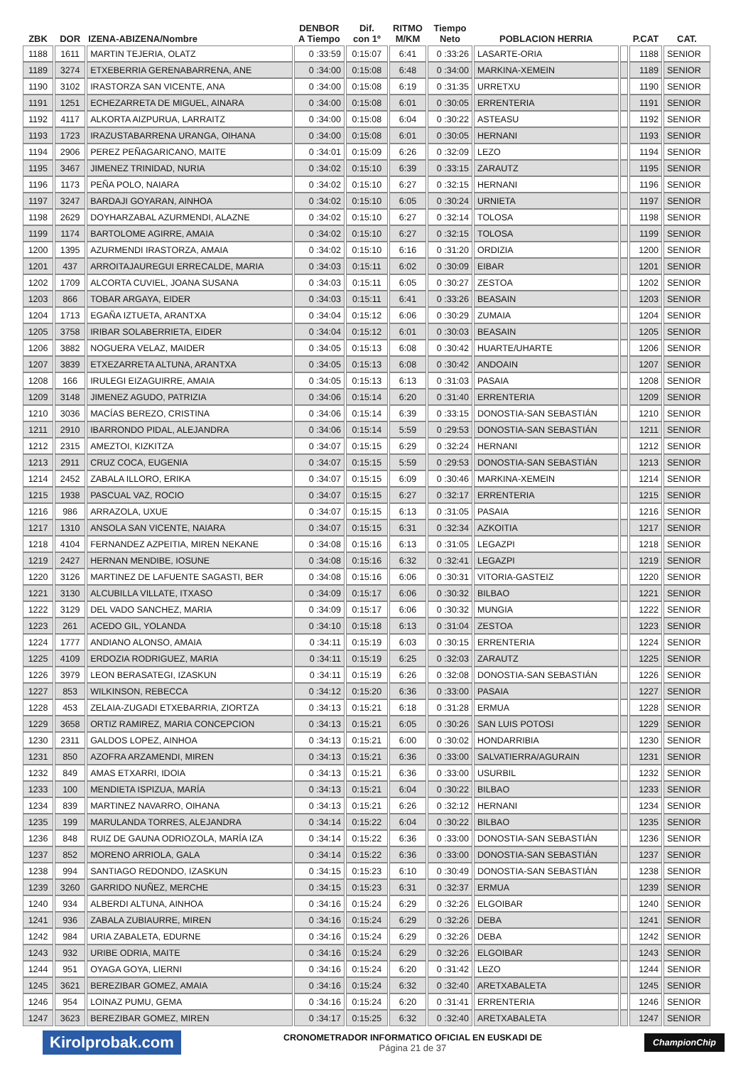| ZBK | DOR | IZENA-ABIZENA/Nombre | DENBOR A Tiempo | Dif. con 1º | RITMO M/KM | Tiempo Neto | POBLACION HERRIA | | P.CAT | CAT. |
| --- | --- | --- | --- | --- | --- | --- | --- | --- | --- | --- |
| 1188 | 1611 | MARTIN TEJERIA, OLATZ | 0 :33:59 | 0:15:07 | 6:41 | 0 :33:26 | LASARTE-ORIA | | 1188 | SENIOR |
| 1189 | 3274 | ETXEBERRIA GERENABARRENA, ANE | 0 :34:00 | 0:15:08 | 6:48 | 0 :34:00 | MARKINA-XEMEIN | | 1189 | SENIOR |
| 1190 | 3102 | IRASTORZA SAN VICENTE, ANA | 0 :34:00 | 0:15:08 | 6:19 | 0 :31:35 | URRETXU | | 1190 | SENIOR |
| 1191 | 1251 | ECHEZARRETA DE MIGUEL, AINARA | 0 :34:00 | 0:15:08 | 6:01 | 0 :30:05 | ERRENTERIA | | 1191 | SENIOR |
| 1192 | 4117 | ALKORTA AIZPURUA, LARRAITZ | 0 :34:00 | 0:15:08 | 6:04 | 0 :30:22 | ASTEASU | | 1192 | SENIOR |
| 1193 | 1723 | IRAZUSTABARRENA URANGA, OIHANA | 0 :34:00 | 0:15:08 | 6:01 | 0 :30:05 | HERNANI | | 1193 | SENIOR |
| 1194 | 2906 | PEREZ PEÑAGARICANO, MAITE | 0 :34:01 | 0:15:09 | 6:26 | 0 :32:09 | LEZO | | 1194 | SENIOR |
| 1195 | 3467 | JIMENEZ TRINIDAD, NURIA | 0 :34:02 | 0:15:10 | 6:39 | 0 :33:15 | ZARAUTZ | | 1195 | SENIOR |
| 1196 | 1173 | PEÑA POLO, NAIARA | 0 :34:02 | 0:15:10 | 6:27 | 0 :32:15 | HERNANI | | 1196 | SENIOR |
| 1197 | 3247 | BARDAJI GOYARAN, AINHOA | 0 :34:02 | 0:15:10 | 6:05 | 0 :30:24 | URNIETA | | 1197 | SENIOR |
| 1198 | 2629 | DOYHARZABAL AZURMENDI, ALAZNE | 0 :34:02 | 0:15:10 | 6:27 | 0 :32:14 | TOLOSA | | 1198 | SENIOR |
| 1199 | 1174 | BARTOLOME AGIRRE, AMAIA | 0 :34:02 | 0:15:10 | 6:27 | 0 :32:15 | TOLOSA | | 1199 | SENIOR |
| 1200 | 1395 | AZURMENDI IRASTORZA, AMAIA | 0 :34:02 | 0:15:10 | 6:16 | 0 :31:20 | ORDIZIA | | 1200 | SENIOR |
| 1201 | 437 | ARROITAJAUREGUI ERRECALDE, MARIA | 0 :34:03 | 0:15:11 | 6:02 | 0 :30:09 | EIBAR | | 1201 | SENIOR |
| 1202 | 1709 | ALCORTA CUVIEL, JOANA SUSANA | 0 :34:03 | 0:15:11 | 6:05 | 0 :30:27 | ZESTOA | | 1202 | SENIOR |
| 1203 | 866 | TOBAR ARGAYA, EIDER | 0 :34:03 | 0:15:11 | 6:41 | 0 :33:26 | BEASAIN | | 1203 | SENIOR |
| 1204 | 1713 | EGAÑA IZTUETA, ARANTXA | 0 :34:04 | 0:15:12 | 6:06 | 0 :30:29 | ZUMAIA | | 1204 | SENIOR |
| 1205 | 3758 | IRIBAR SOLABERRIETA, EIDER | 0 :34:04 | 0:15:12 | 6:01 | 0 :30:03 | BEASAIN | | 1205 | SENIOR |
| 1206 | 3882 | NOGUERA VELAZ, MAIDER | 0 :34:05 | 0:15:13 | 6:08 | 0 :30:42 | HUARTE/UHARTE | | 1206 | SENIOR |
| 1207 | 3839 | ETXEZARRETA ALTUNA, ARANTXA | 0 :34:05 | 0:15:13 | 6:08 | 0 :30:42 | ANDOAIN | | 1207 | SENIOR |
| 1208 | 166 | IRULEGI EIZAGUIRRE, AMAIA | 0 :34:05 | 0:15:13 | 6:13 | 0 :31:03 | PASAIA | | 1208 | SENIOR |
| 1209 | 3148 | JIMENEZ AGUDO, PATRIZIA | 0 :34:06 | 0:15:14 | 6:20 | 0 :31:40 | ERRENTERIA | | 1209 | SENIOR |
| 1210 | 3036 | MACÍAS BEREZO, CRISTINA | 0 :34:06 | 0:15:14 | 6:39 | 0 :33:15 | DONOSTIA-SAN SEBASTIÁN | | 1210 | SENIOR |
| 1211 | 2910 | IBARRONDO PIDAL, ALEJANDRA | 0 :34:06 | 0:15:14 | 5:59 | 0 :29:53 | DONOSTIA-SAN SEBASTIÁN | | 1211 | SENIOR |
| 1212 | 2315 | AMEZTOI, KIZKITZA | 0 :34:07 | 0:15:15 | 6:29 | 0 :32:24 | HERNANI | | 1212 | SENIOR |
| 1213 | 2911 | CRUZ COCA, EUGENIA | 0 :34:07 | 0:15:15 | 5:59 | 0 :29:53 | DONOSTIA-SAN SEBASTIÁN | | 1213 | SENIOR |
| 1214 | 2452 | ZABALA ILLORO, ERIKA | 0 :34:07 | 0:15:15 | 6:09 | 0 :30:46 | MARKINA-XEMEIN | | 1214 | SENIOR |
| 1215 | 1938 | PASCUAL VAZ, ROCIO | 0 :34:07 | 0:15:15 | 6:27 | 0 :32:17 | ERRENTERIA | | 1215 | SENIOR |
| 1216 | 986 | ARRAZOLA, UXUE | 0 :34:07 | 0:15:15 | 6:13 | 0 :31:05 | PASAIA | | 1216 | SENIOR |
| 1217 | 1310 | ANSOLA SAN VICENTE, NAIARA | 0 :34:07 | 0:15:15 | 6:31 | 0 :32:34 | AZKOITIA | | 1217 | SENIOR |
| 1218 | 4104 | FERNANDEZ AZPEITIA, MIREN NEKANE | 0 :34:08 | 0:15:16 | 6:13 | 0 :31:05 | LEGAZPI | | 1218 | SENIOR |
| 1219 | 2427 | HERNAN MENDIBE, IOSUNE | 0 :34:08 | 0:15:16 | 6:32 | 0 :32:41 | LEGAZPI | | 1219 | SENIOR |
| 1220 | 3126 | MARTINEZ DE LAFUENTE SAGASTI, BER | 0 :34:08 | 0:15:16 | 6:06 | 0 :30:31 | VITORIA-GASTEIZ | | 1220 | SENIOR |
| 1221 | 3130 | ALCUBILLA VILLATE, ITXASO | 0 :34:09 | 0:15:17 | 6:06 | 0 :30:32 | BILBAO | | 1221 | SENIOR |
| 1222 | 3129 | DEL VADO SANCHEZ, MARIA | 0 :34:09 | 0:15:17 | 6:06 | 0 :30:32 | MUNGIA | | 1222 | SENIOR |
| 1223 | 261 | ACEDO GIL, YOLANDA | 0 :34:10 | 0:15:18 | 6:13 | 0 :31:04 | ZESTOA | | 1223 | SENIOR |
| 1224 | 1777 | ANDIANO ALONSO, AMAIA | 0 :34:11 | 0:15:19 | 6:03 | 0 :30:15 | ERRENTERIA | | 1224 | SENIOR |
| 1225 | 4109 | ERDOZIA RODRIGUEZ, MARIA | 0 :34:11 | 0:15:19 | 6:25 | 0 :32:03 | ZARAUTZ | | 1225 | SENIOR |
| 1226 | 3979 | LEON BERASATEGI, IZASKUN | 0 :34:11 | 0:15:19 | 6:26 | 0 :32:08 | DONOSTIA-SAN SEBASTIÁN | | 1226 | SENIOR |
| 1227 | 853 | WILKINSON, REBECCA | 0 :34:12 | 0:15:20 | 6:36 | 0 :33:00 | PASAIA | | 1227 | SENIOR |
| 1228 | 453 | ZELAIA-ZUGADI ETXEBARRIA, ZIORTZA | 0 :34:13 | 0:15:21 | 6:18 | 0 :31:28 | ERMUA | | 1228 | SENIOR |
| 1229 | 3658 | ORTIZ RAMIREZ, MARIA CONCEPCION | 0 :34:13 | 0:15:21 | 6:05 | 0 :30:26 | SAN LUIS POTOSI | | 1229 | SENIOR |
| 1230 | 2311 | GALDOS LOPEZ, AINHOA | 0 :34:13 | 0:15:21 | 6:00 | 0 :30:02 | HONDARRIBIA | | 1230 | SENIOR |
| 1231 | 850 | AZOFRA ARZAMENDI, MIREN | 0 :34:13 | 0:15:21 | 6:36 | 0 :33:00 | SALVATIERRA/AGURAIN | | 1231 | SENIOR |
| 1232 | 849 | AMAS ETXARRI, IDOIA | 0 :34:13 | 0:15:21 | 6:36 | 0 :33:00 | USURBIL | | 1232 | SENIOR |
| 1233 | 100 | MENDIETA ISPIZUA, MARÍA | 0 :34:13 | 0:15:21 | 6:04 | 0 :30:22 | BILBAO | | 1233 | SENIOR |
| 1234 | 839 | MARTINEZ NAVARRO, OIHANA | 0 :34:13 | 0:15:21 | 6:26 | 0 :32:12 | HERNANI | | 1234 | SENIOR |
| 1235 | 199 | MARULANDA TORRES, ALEJANDRA | 0 :34:14 | 0:15:22 | 6:04 | 0 :30:22 | BILBAO | | 1235 | SENIOR |
| 1236 | 848 | RUIZ DE GAUNA ODRIOZOLA, MARÍA IZA | 0 :34:14 | 0:15:22 | 6:36 | 0 :33:00 | DONOSTIA-SAN SEBASTIÁN | | 1236 | SENIOR |
| 1237 | 852 | MORENO ARRIOLA, GALA | 0 :34:14 | 0:15:22 | 6:36 | 0 :33:00 | DONOSTIA-SAN SEBASTIÁN | | 1237 | SENIOR |
| 1238 | 994 | SANTIAGO REDONDO, IZASKUN | 0 :34:15 | 0:15:23 | 6:10 | 0 :30:49 | DONOSTIA-SAN SEBASTIÁN | | 1238 | SENIOR |
| 1239 | 3260 | GARRIDO NUÑEZ, MERCHE | 0 :34:15 | 0:15:23 | 6:31 | 0 :32:37 | ERMUA | | 1239 | SENIOR |
| 1240 | 934 | ALBERDI ALTUNA, AINHOA | 0 :34:16 | 0:15:24 | 6:29 | 0 :32:26 | ELGOIBAR | | 1240 | SENIOR |
| 1241 | 936 | ZABALA ZUBIAURRE, MIREN | 0 :34:16 | 0:15:24 | 6:29 | 0 :32:26 | DEBA | | 1241 | SENIOR |
| 1242 | 984 | URIA ZABALETA, EDURNE | 0 :34:16 | 0:15:24 | 6:29 | 0 :32:26 | DEBA | | 1242 | SENIOR |
| 1243 | 932 | URIBE ODRIA, MAITE | 0 :34:16 | 0:15:24 | 6:29 | 0 :32:26 | ELGOIBAR | | 1243 | SENIOR |
| 1244 | 951 | OYAGA GOYA, LIERNI | 0 :34:16 | 0:15:24 | 6:20 | 0 :31:42 | LEZO | | 1244 | SENIOR |
| 1245 | 3621 | BEREZIBAR GOMEZ, AMAIA | 0 :34:16 | 0:15:24 | 6:32 | 0 :32:40 | ARETXABALETA | | 1245 | SENIOR |
| 1246 | 954 | LOINAZ PUMU, GEMA | 0 :34:16 | 0:15:24 | 6:20 | 0 :31:41 | ERRENTERIA | | 1246 | SENIOR |
| 1247 | 3623 | BEREZIBAR GOMEZ, MIREN | 0 :34:17 | 0:15:25 | 6:32 | 0 :32:40 | ARETXABALETA | | 1247 | SENIOR |
Kirolprobak.com
CRONOMETRADOR INFORMATICO OFICIAL EN EUSKADI DE
Página 21 de 37
ChampionChip